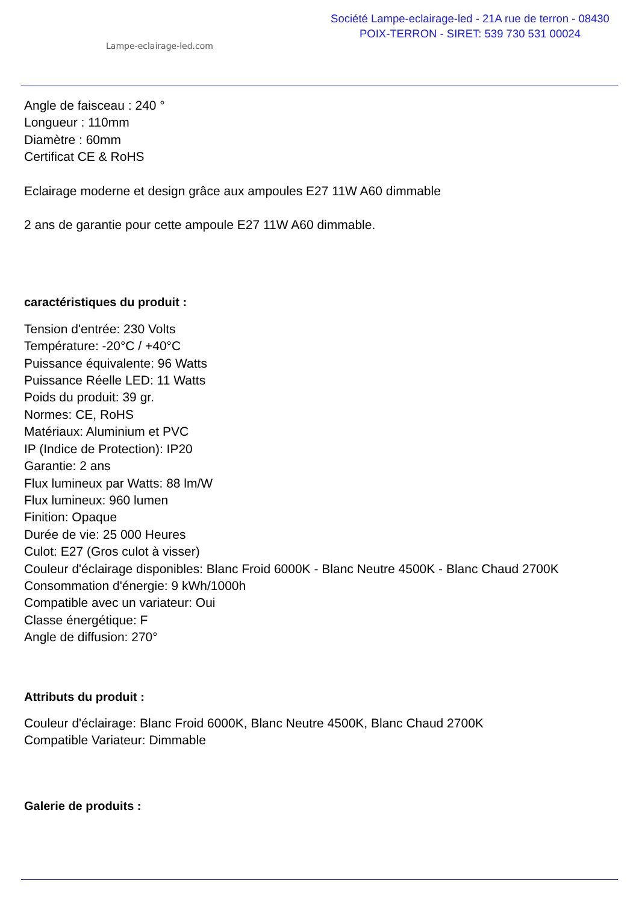Lampe-eclairage-led.com
Société Lampe-eclairage-led - 21A rue de terron - 08430
POIX-TERRON - SIRET: 539 730 531 00024
Angle de faisceau : 240 °
Longueur : 110mm
Diamètre : 60mm
Certificat CE & RoHS
Eclairage moderne et design grâce aux ampoules E27 11W A60 dimmable
2 ans de garantie pour cette ampoule E27 11W A60 dimmable.
caractéristiques du produit :
Tension d'entrée: 230 Volts
Température: -20°C / +40°C
Puissance équivalente: 96 Watts
Puissance Réelle LED: 11 Watts
Poids du produit: 39 gr.
Normes: CE, RoHS
Matériaux: Aluminium et PVC
IP (Indice de Protection): IP20
Garantie: 2 ans
Flux lumineux par Watts: 88 lm/W
Flux lumineux: 960 lumen
Finition: Opaque
Durée de vie: 25 000 Heures
Culot: E27 (Gros culot à visser)
Couleur d'éclairage disponibles: Blanc Froid 6000K - Blanc Neutre 4500K - Blanc Chaud 2700K
Consommation d'énergie: 9 kWh/1000h
Compatible avec un variateur: Oui
Classe énergétique: F
Angle de diffusion: 270°
Attributs du produit :
Couleur d'éclairage: Blanc Froid 6000K, Blanc Neutre 4500K, Blanc Chaud 2700K
Compatible Variateur: Dimmable
Galerie de produits :